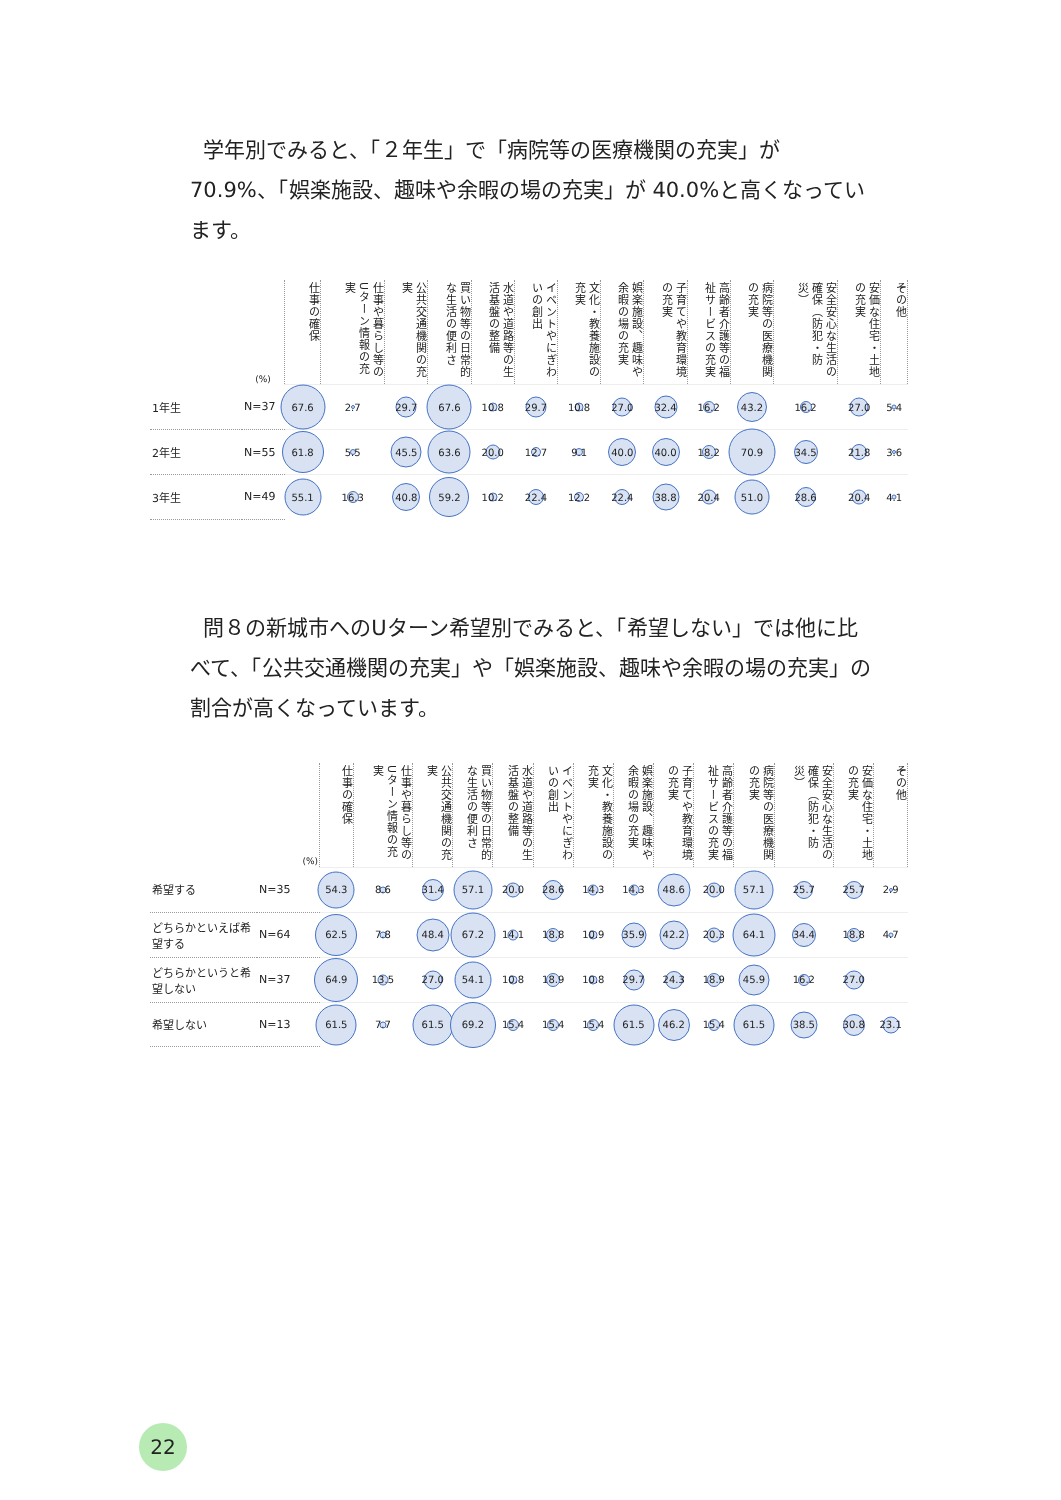学年別でみると、「２年生」で「病院等の医療機関の充実」が 70.9%、「娯楽施設、趣味や余暇の場の充実」が 40.0%と高くなっています。
| | (%) | 仕事の確保 | 仕事や暮らし等のUターン情報の充実 | 公共交通機関の充実 | 買い物等の日常的な生活の便利さ | 水道や道路等の生活基盤の整備 | イベントやにぎわいの創出 | 文化・教養施設の充実 | 娯楽施設、趣味や余暇の場の充実 | 子育てや教育環境の充実 | 高齢者介護等の福祉サービスの充実 | 病院等の医療機関の充実 | 安全安心な生活の確保（防犯・防災） | 安価な住宅・土地の充実 | その他 |
| --- | --- | --- | --- | --- | --- | --- | --- | --- | --- | --- | --- | --- | --- | --- | --- |
| 1年生 | N=37 | 67.6 | 2.7 | 29.7 | 67.6 | 10.8 | 29.7 | 10.8 | 27.0 | 32.4 | 16.2 | 43.2 | 16.2 | 27.0 | 5.4 |
| 2年生 | N=55 | 61.8 | 5.5 | 45.5 | 63.6 | 20.0 | 12.7 | 9.1 | 40.0 | 40.0 | 18.2 | 70.9 | 34.5 | 21.8 | 3.6 |
| 3年生 | N=49 | 55.1 | 16.3 | 40.8 | 59.2 | 10.2 | 22.4 | 12.2 | 22.4 | 38.8 | 20.4 | 51.0 | 28.6 | 20.4 | 4.1 |
問８の新城市へのUターン希望別でみると、「希望しない」では他に比べて、「公共交通機関の充実」や「娯楽施設、趣味や余暇の場の充実」の割合が高くなっています。
| | (%) | 仕事の確保 | 仕事や暮らし等のUターン情報の充実 | 公共交通機関の充実 | 買い物等の日常的な生活の便利さ | 水道や道路等の生活基盤の整備 | イベントやにぎわいの創出 | 文化・教養施設の充実 | 娯楽施設、趣味や余暇の場の充実 | 子育てや教育環境の充実 | 高齢者介護等の福祉サービスの充実 | 病院等の医療機関の充実 | 安全安心な生活の確保（防犯・防災） | 安価な住宅・土地の充実 | その他 |
| --- | --- | --- | --- | --- | --- | --- | --- | --- | --- | --- | --- | --- | --- | --- | --- |
| 希望する | N=35 | 54.3 | 8.6 | 31.4 | 57.1 | 20.0 | 28.6 | 14.3 | 14.3 | 48.6 | 20.0 | 57.1 | 25.7 | 25.7 | 2.9 |
| どちらかといえば希望する | N=64 | 62.5 | 7.8 | 48.4 | 67.2 | 14.1 | 18.8 | 10.9 | 35.9 | 42.2 | 20.3 | 64.1 | 34.4 | 18.8 | 4.7 |
| どちらかというと希望しない | N=37 | 64.9 | 13.5 | 27.0 | 54.1 | 10.8 | 18.9 | 10.8 | 29.7 | 24.3 | 18.9 | 45.9 | 16.2 | 27.0 | |
| 希望しない | N=13 | 61.5 | 7.7 | 61.5 | 69.2 | 15.4 | 15.4 | 15.4 | 61.5 | 46.2 | 15.4 | 61.5 | 38.5 | 30.8 | 23.1 |
22